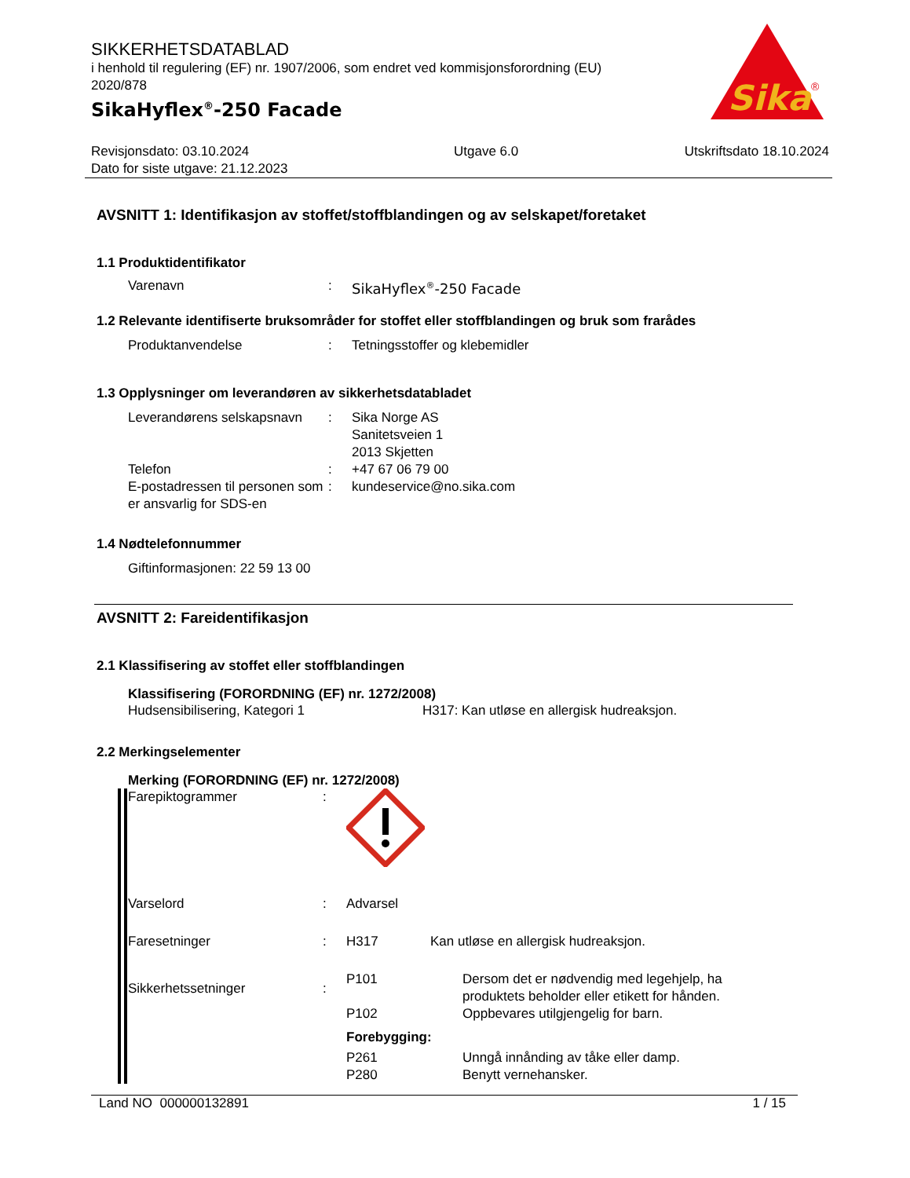Sika
®
SIKKERHETSDATABLAD
i henhold til regulering (EF) nr. 1907/2006, som endret ved kommisjonsforordning (EU) 2020/878
SikaHyflex<sup>®</sup>-250 Facade
Revisjonsdato: 03.10.2024
Dato for siste utgave: 21.12.2023
Utgave 6.0 Utskriftsdato 18.10.2024
AVSNITT 1: Identifikasjon av stoffet/stoffblandingen og av selskapet/foretaket
1.1 Produktidentifikator
Varenavn : SikaHyflex<sup>®</sup>-250 Facade
1.2 Relevante identifiserte bruksområder for stoffet eller stoffblandingen og bruk som frarådes
Produktanvendelse : Tetningsstoffer og klebemidler
1.3 Opplysninger om leverandøren av sikkerhetsdatabladet
Leverandørens selskapsnavn
: Sika Norge AS
Sanitetsveien 1
2013 Skjetten
Telefon : +47 67 06 79 00
E-postadressen til personen som er ansvarlig for SDS-en
: kundeservice@no.sika.com
1.4 Nødtelefonnummer
Giftinformasjonen: 22 59 13 00
AVSNITT 2: Fareidentifikasjon
2.1 Klassifisering av stoffet eller stoffblandingen
Klassifisering (FORORDNING (EF) nr. 1272/2008)
Hudsensibilisering, Kategori 1 H317: Kan utløse en allergisk hudreaksjon.
2.2 Merkingselementer
Merking (FORORDNING (EF) nr. 1272/2008)
Farepiktogrammer :
Varselord : Advarsel
Faresetninger : H317 Kan utløse en allergisk hudreaksjon.
Sikkerhetssetninger :
P101 Dersom det er nødvendig med legehjelp, ha produktets beholder eller etikett for hånden.
P102 Oppbevares utilgjengelig for barn.
Forebygging:
P261 Unngå innånding av tåke eller damp.
P280 Benytt vernehansker.
Land NO 000000132891 1 / 15